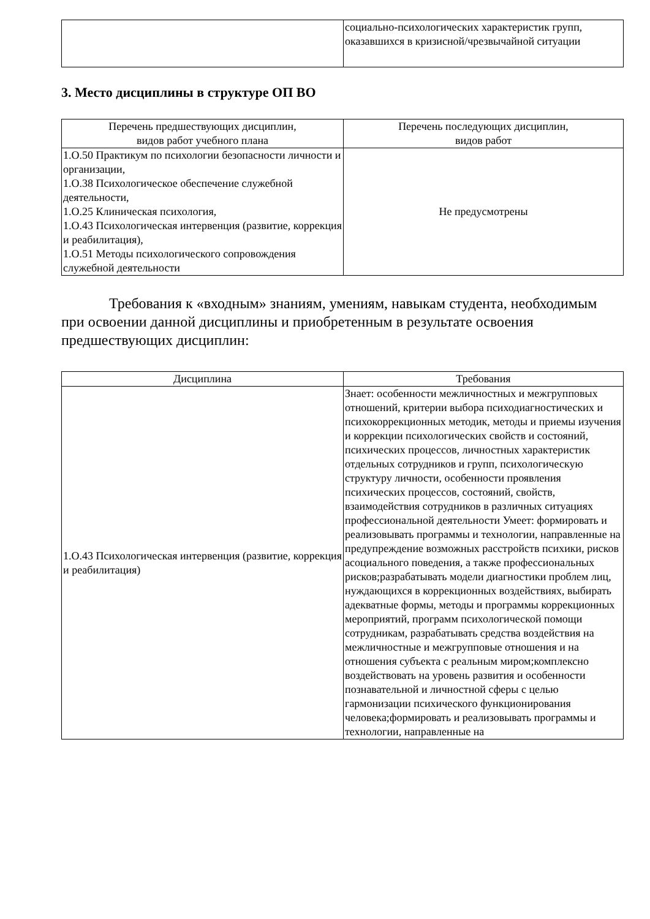| | социально-психологических характеристик групп, оказавшихся в кризисной/чрезвычайной ситуации |
3. Место дисциплины в структуре ОП ВО
| Перечень предшествующих дисциплин, видов работ учебного плана | Перечень последующих дисциплин, видов работ |
| --- | --- |
| 1.О.50 Практикум по психологии безопасности личности и организации, 1.О.38 Психологическое обеспечение служебной деятельности, 1.О.25 Клиническая психология, 1.О.43 Психологическая интервенция (развитие, коррекция и реабилитация), 1.О.51 Методы психологического сопровождения служебной деятельности | Не предусмотрены |
Требования к «входным» знаниям, умениям, навыкам студента, необходимым при освоении данной дисциплины и приобретенным в результате освоения предшествующих дисциплин:
| Дисциплина | Требования |
| --- | --- |
| 1.О.43 Психологическая интервенция (развитие, коррекция и реабилитация) | Знает: особенности межличностных и межгрупповых отношений, критерии выбора психодиагностических и психокоррекционных методик, методы и приемы изучения и коррекции психологических свойств и состояний, психических процессов, личностных характеристик отдельных сотрудников и групп, психологическую структуру личности, особенности проявления психических процессов, состояний, свойств, взаимодействия сотрудников в различных ситуациях профессиональной деятельности Умеет: формировать и реализовывать программы и технологии, направленные на предупреждение возможных расстройств психики, рисков асоциального поведения, а также профессиональных рисков;разрабатывать модели диагностики проблем лиц, нуждающихся в коррекционных воздействиях, выбирать адекватные формы, методы и программы коррекционных мероприятий, программ психологической помощи сотрудникам, разрабатывать средства воздействия на межличностные и межгрупповые отношения и на отношения субъекта с реальным миром;комплексно воздействовать на уровень развития и особенности познавательной и личностной сферы с целью гармонизации психического функционирования человека;формировать и реализовывать программы и технологии, направленные на |